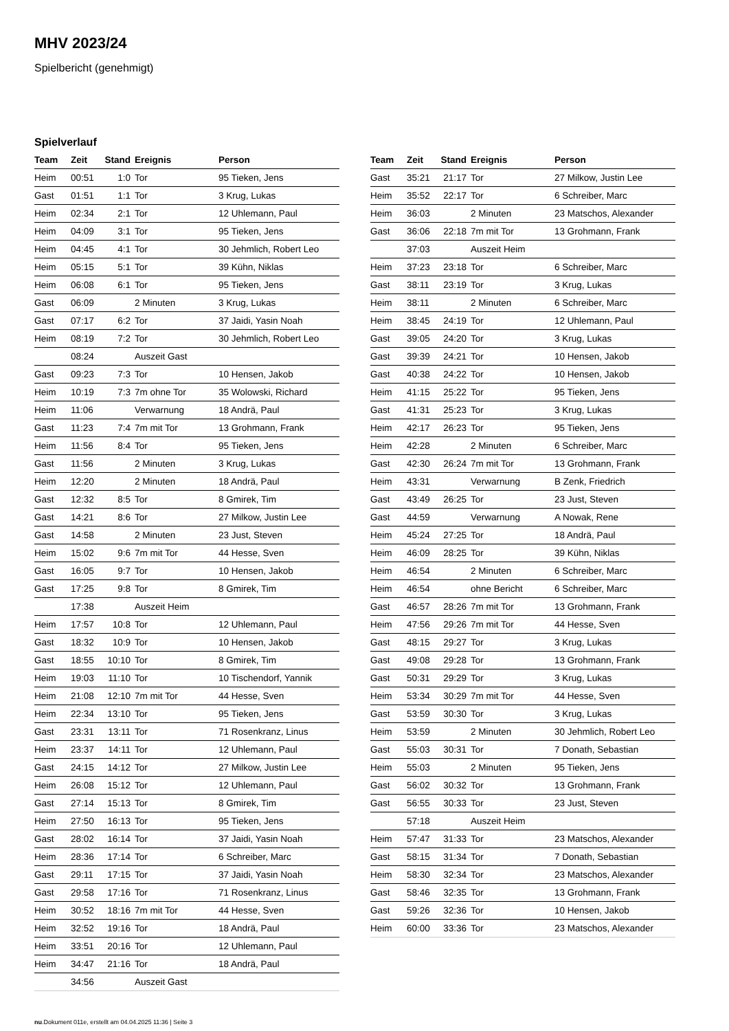MHV 2023/24
Spielbericht (genehmigt)
Spielverlauf
| Team | Zeit | Stand | Ereignis | Person |
| --- | --- | --- | --- | --- |
| Heim | 00:51 | 1:0 | Tor | 95 Tieken, Jens |
| Gast | 01:51 | 1:1 | Tor | 3 Krug, Lukas |
| Heim | 02:34 | 2:1 | Tor | 12 Uhlemann, Paul |
| Heim | 04:09 | 3:1 | Tor | 95 Tieken, Jens |
| Heim | 04:45 | 4:1 | Tor | 30 Jehmlich, Robert Leo |
| Heim | 05:15 | 5:1 | Tor | 39 Kühn, Niklas |
| Heim | 06:08 | 6:1 | Tor | 95 Tieken, Jens |
| Gast | 06:09 | | 2 Minuten | 3 Krug, Lukas |
| Gast | 07:17 | 6:2 | Tor | 37 Jaidi, Yasin Noah |
| Heim | 08:19 | 7:2 | Tor | 30 Jehmlich, Robert Leo |
| | 08:24 | | Auszeit Gast | |
| Gast | 09:23 | 7:3 | Tor | 10 Hensen, Jakob |
| Heim | 10:19 | 7:3 | 7m ohne Tor | 35 Wolowski, Richard |
| Heim | 11:06 | | Verwarnung | 18 Andrä, Paul |
| Gast | 11:23 | 7:4 | 7m mit Tor | 13 Grohmann, Frank |
| Heim | 11:56 | 8:4 | Tor | 95 Tieken, Jens |
| Gast | 11:56 | | 2 Minuten | 3 Krug, Lukas |
| Heim | 12:20 | | 2 Minuten | 18 Andrä, Paul |
| Gast | 12:32 | 8:5 | Tor | 8 Gmirek, Tim |
| Gast | 14:21 | 8:6 | Tor | 27 Milkow, Justin Lee |
| Gast | 14:58 | | 2 Minuten | 23 Just, Steven |
| Heim | 15:02 | 9:6 | 7m mit Tor | 44 Hesse, Sven |
| Gast | 16:05 | 9:7 | Tor | 10 Hensen, Jakob |
| Gast | 17:25 | 9:8 | Tor | 8 Gmirek, Tim |
| | 17:38 | | Auszeit Heim | |
| Heim | 17:57 | 10:8 | Tor | 12 Uhlemann, Paul |
| Gast | 18:32 | 10:9 | Tor | 10 Hensen, Jakob |
| Gast | 18:55 | 10:10 | Tor | 8 Gmirek, Tim |
| Heim | 19:03 | 11:10 | Tor | 10 Tischendorf, Yannik |
| Heim | 21:08 | 12:10 | 7m mit Tor | 44 Hesse, Sven |
| Heim | 22:34 | 13:10 | Tor | 95 Tieken, Jens |
| Gast | 23:31 | 13:11 | Tor | 71 Rosenkranz, Linus |
| Heim | 23:37 | 14:11 | Tor | 12 Uhlemann, Paul |
| Gast | 24:15 | 14:12 | Tor | 27 Milkow, Justin Lee |
| Heim | 26:08 | 15:12 | Tor | 12 Uhlemann, Paul |
| Gast | 27:14 | 15:13 | Tor | 8 Gmirek, Tim |
| Heim | 27:50 | 16:13 | Tor | 95 Tieken, Jens |
| Gast | 28:02 | 16:14 | Tor | 37 Jaidi, Yasin Noah |
| Heim | 28:36 | 17:14 | Tor | 6 Schreiber, Marc |
| Gast | 29:11 | 17:15 | Tor | 37 Jaidi, Yasin Noah |
| Gast | 29:58 | 17:16 | Tor | 71 Rosenkranz, Linus |
| Heim | 30:52 | 18:16 | 7m mit Tor | 44 Hesse, Sven |
| Heim | 32:52 | 19:16 | Tor | 18 Andrä, Paul |
| Heim | 33:51 | 20:16 | Tor | 12 Uhlemann, Paul |
| Heim | 34:47 | 21:16 | Tor | 18 Andrä, Paul |
| | 34:56 | | Auszeit Gast | |
| Team | Zeit | Stand | Ereignis | Person |
| --- | --- | --- | --- | --- |
| Gast | 35:21 | 21:17 | Tor | 27 Milkow, Justin Lee |
| Heim | 35:52 | 22:17 | Tor | 6 Schreiber, Marc |
| Heim | 36:03 | | 2 Minuten | 23 Matschos, Alexander |
| Gast | 36:06 | 22:18 | 7m mit Tor | 13 Grohmann, Frank |
| | 37:03 | | Auszeit Heim | |
| Heim | 37:23 | 23:18 | Tor | 6 Schreiber, Marc |
| Gast | 38:11 | 23:19 | Tor | 3 Krug, Lukas |
| Heim | 38:11 | | 2 Minuten | 6 Schreiber, Marc |
| Heim | 38:45 | 24:19 | Tor | 12 Uhlemann, Paul |
| Gast | 39:05 | 24:20 | Tor | 3 Krug, Lukas |
| Gast | 39:39 | 24:21 | Tor | 10 Hensen, Jakob |
| Gast | 40:38 | 24:22 | Tor | 10 Hensen, Jakob |
| Heim | 41:15 | 25:22 | Tor | 95 Tieken, Jens |
| Gast | 41:31 | 25:23 | Tor | 3 Krug, Lukas |
| Heim | 42:17 | 26:23 | Tor | 95 Tieken, Jens |
| Heim | 42:28 | | 2 Minuten | 6 Schreiber, Marc |
| Gast | 42:30 | 26:24 | 7m mit Tor | 13 Grohmann, Frank |
| Heim | 43:31 | | Verwarnung | B Zenk, Friedrich |
| Gast | 43:49 | 26:25 | Tor | 23 Just, Steven |
| Gast | 44:59 | | Verwarnung | A Nowak, Rene |
| Heim | 45:24 | 27:25 | Tor | 18 Andrä, Paul |
| Heim | 46:09 | 28:25 | Tor | 39 Kühn, Niklas |
| Heim | 46:54 | | 2 Minuten | 6 Schreiber, Marc |
| Heim | 46:54 | | ohne Bericht | 6 Schreiber, Marc |
| Gast | 46:57 | 28:26 | 7m mit Tor | 13 Grohmann, Frank |
| Heim | 47:56 | 29:26 | 7m mit Tor | 44 Hesse, Sven |
| Gast | 48:15 | 29:27 | Tor | 3 Krug, Lukas |
| Gast | 49:08 | 29:28 | Tor | 13 Grohmann, Frank |
| Gast | 50:31 | 29:29 | Tor | 3 Krug, Lukas |
| Heim | 53:34 | 30:29 | 7m mit Tor | 44 Hesse, Sven |
| Gast | 53:59 | 30:30 | Tor | 3 Krug, Lukas |
| Heim | 53:59 | | 2 Minuten | 30 Jehmlich, Robert Leo |
| Gast | 55:03 | 30:31 | Tor | 7 Donath, Sebastian |
| Heim | 55:03 | | 2 Minuten | 95 Tieken, Jens |
| Gast | 56:02 | 30:32 | Tor | 13 Grohmann, Frank |
| Gast | 56:55 | 30:33 | Tor | 23 Just, Steven |
| | 57:18 | | Auszeit Heim | |
| Heim | 57:47 | 31:33 | Tor | 23 Matschos, Alexander |
| Gast | 58:15 | 31:34 | Tor | 7 Donath, Sebastian |
| Heim | 58:30 | 32:34 | Tor | 23 Matschos, Alexander |
| Gast | 58:46 | 32:35 | Tor | 13 Grohmann, Frank |
| Gast | 59:26 | 32:36 | Tor | 10 Hensen, Jakob |
| Heim | 60:00 | 33:36 | Tor | 23 Matschos, Alexander |
nu.Dokument 011e, erstellt am 04.04.2025 11:36 | Seite 3